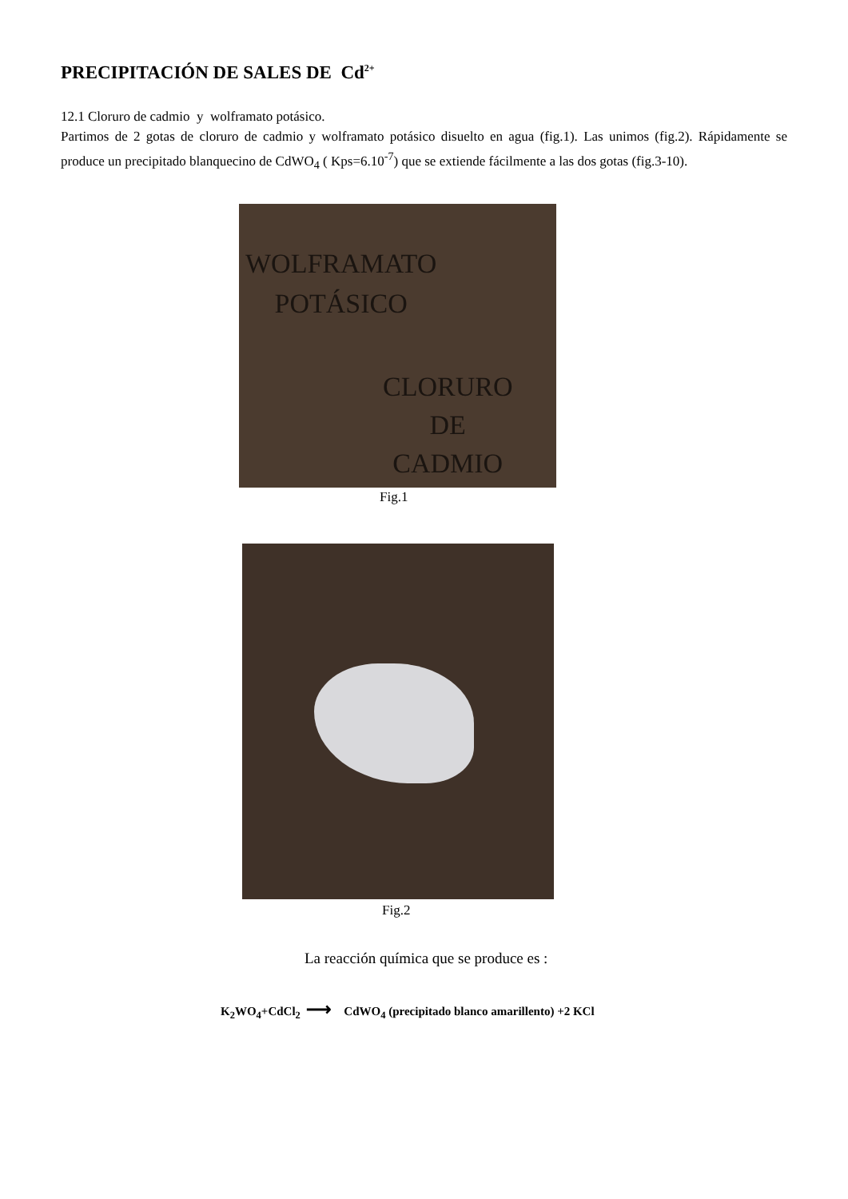PRECIPITACIÓN DE SALES DE Cd<sup>2+</sup>
12.1 Cloruro de cadmio y wolframato potásico.
Partimos de 2 gotas de cloruro de cadmio y wolframato potásico disuelto en agua (fig.1). Las unimos (fig.2). Rápidamente se produce un precipitado blanquecino de CdWO<sub>4</sub> ( Kps=6.10<sup>-7</sup>) que se extiende fácilmente a las dos gotas (fig.3-10).
WOLFRAMATO
POTÁSICO
CLORURO
DE
CADMIO
Fig.1
Fig.2
La reacción química que se produce es :
K<sub>2</sub>WO<sub>4</sub>+CdCl<sub>2</sub> ⟶ CdWO<sub>4</sub> (precipitado blanco amarillento) +2 KCl